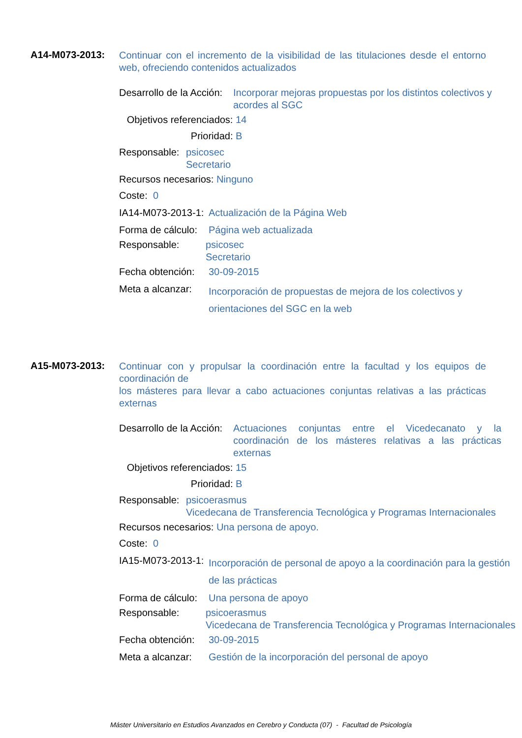A14-M073-2013:
Continuar con el incremento de la visibilidad de las titulaciones desde el entorno web, ofreciendo contenidos actualizados
Desarrollo de la Acción: Incorporar mejoras propuestas por los distintos colectivos y acordes al SGC
Objetivos referenciados: 14
Prioridad: B
Responsable: psicosec
Secretario
Recursos necesarios: Ninguno
Coste: 0
IA14-M073-2013-1: Actualización de la Página Web
Forma de cálculo: Página web actualizada
Responsable: psicosec
Secretario
Fecha obtención: 30-09-2015
Meta a alcanzar: Incorporación de propuestas de mejora de los colectivos y orientaciones del SGC en la web
A15-M073-2013:
Continuar con y propulsar la coordinación entre la facultad y los equipos de coordinación de
los másteres para llevar a cabo actuaciones conjuntas relativas a las prácticas externas
Desarrollo de la Acción: Actuaciones conjuntas entre el Vicedecanato y la coordinación de los másteres relativas a las prácticas externas
Objetivos referenciados: 15
Prioridad: B
Responsable: psicoerasmus
Vicedecana de Transferencia Tecnológica y Programas Internacionales
Recursos necesarios: Una persona de apoyo.
Coste: 0
IA15-M073-2013-1: Incorporación de personal de apoyo a la coordinación para la gestión de las prácticas
Forma de cálculo: Una persona de apoyo
Responsable: psicoerasmus
Vicedecana de Transferencia Tecnológica y Programas Internacionales
Fecha obtención: 30-09-2015
Meta a alcanzar: Gestión de la incorporación del personal de apoyo
Máster Universitario en Estudios Avanzados en Cerebro y Conducta (07) - Facultad de Psicología